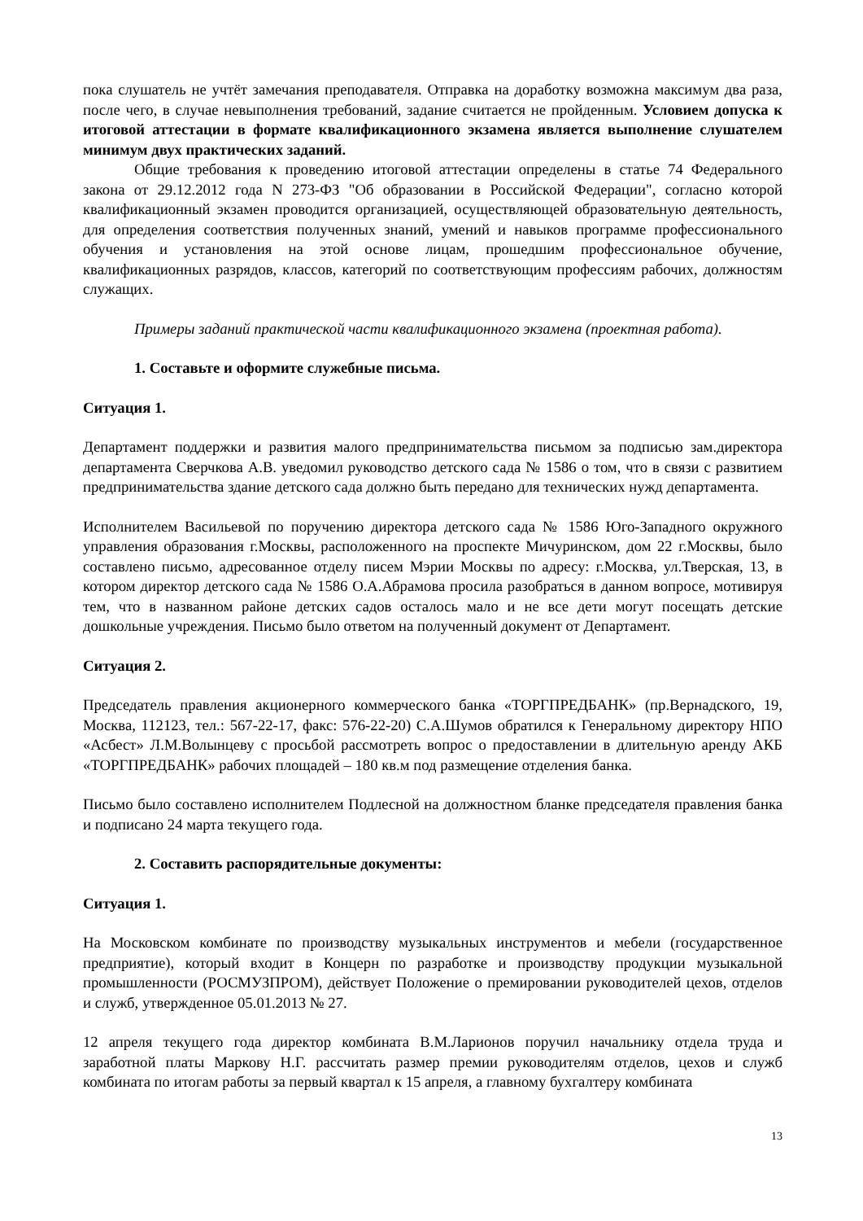пока слушатель не учтёт замечания преподавателя. Отправка на доработку возможна максимум два раза, после чего, в случае невыполнения требований, задание считается не пройденным. Условием допуска к итоговой аттестации в формате квалификационного экзамена является выполнение слушателем минимум двух практических заданий.
Общие требования к проведению итоговой аттестации определены в статье 74 Федерального закона от 29.12.2012 года N 273-ФЗ "Об образовании в Российской Федерации", согласно которой квалификационный экзамен проводится организацией, осуществляющей образовательную деятельность, для определения соответствия полученных знаний, умений и навыков программе профессионального обучения и установления на этой основе лицам, прошедшим профессиональное обучение, квалификационных разрядов, классов, категорий по соответствующим профессиям рабочих, должностям служащих.
Примеры заданий практической части квалификационного экзамена (проектная работа).
1. Составьте и оформите служебные письма.
Ситуация 1.
Департамент поддержки и развития малого предпринимательства письмом за подписью зам.директора департамента Сверчкова А.В. уведомил руководство детского сада № 1586 о том, что в связи с развитием предпринимательства здание детского сада должно быть передано для технических нужд департамента.
Исполнителем Васильевой по поручению директора детского сада № 1586 Юго-Западного окружного управления образования г.Москвы, расположенного на проспекте Мичуринском, дом 22 г.Москвы, было составлено письмо, адресованное отделу писем Мэрии Москвы по адресу: г.Москва, ул.Тверская, 13, в котором директор детского сада № 1586 О.А.Абрамова просила разобраться в данном вопросе, мотивируя тем, что в названном районе детских садов осталось мало и не все дети могут посещать детские дошкольные учреждения. Письмо было ответом на полученный документ от Департамент.
Ситуация 2.
Председатель правления акционерного коммерческого банка «ТОРГПРЕДБАНК» (пр.Вернадского, 19, Москва, 112123, тел.: 567-22-17, факс: 576-22-20) С.А.Шумов обратился к Генеральному директору НПО «Асбест» Л.М.Волынцеву с просьбой рассмотреть вопрос о предоставлении в длительную аренду АКБ «ТОРГПРЕДБАНК» рабочих площадей – 180 кв.м под размещение отделения банка.
Письмо было составлено исполнителем Подлесной на должностном бланке председателя правления банка и подписано 24 марта текущего года.
2. Составить распорядительные документы:
Ситуация 1.
На Московском комбинате по производству музыкальных инструментов и мебели (государственное предприятие), который входит в Концерн по разработке и производству продукции музыкальной промышленности (РОСМУЗПРОМ), действует Положение о премировании руководителей цехов, отделов и служб, утвержденное 05.01.2013 № 27.
12 апреля текущего года директор комбината В.М.Ларионов поручил начальнику отдела труда и заработной платы Маркову Н.Г. рассчитать размер премии руководителям отделов, цехов и служб комбината по итогам работы за первый квартал к 15 апреля, а главному бухгалтеру комбината
13